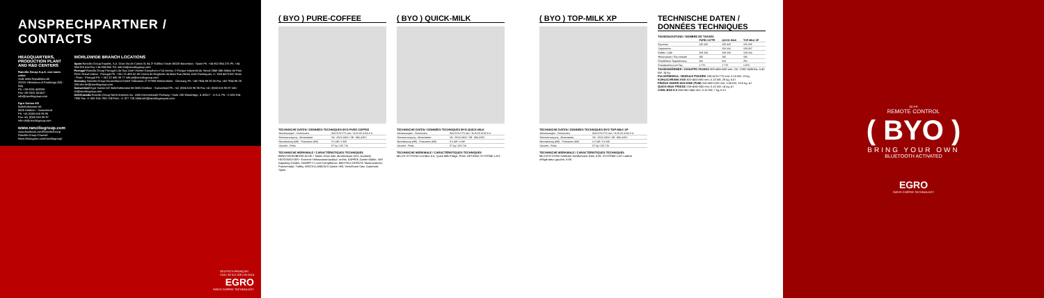ANSPRECHPARTNER / CONTACTS
HEADQUARTERS, PRODUCTION PLANT AND R&D CENTERS
Rancilio Group S.p.A. con socio unico
Viale della Repubblica 40
20015 Villastanza di Parabiago (MI) - Italy
Ph. +39 0331 408200
Fax +39 0331 551437
info@ranciliogroup.com
Egro Suisse AG
Bahnhofstrasse 66
5605 Dottikon - Switzerland
Ph. +41 (0)56 616 95 95
Fax +41 (0)56 616 95 97
info-ch@ranciliogroup.com
www.ranciliogroup.com
www.facebook.com/RancilioGroup
Rancilio Group Channel
https://instagram.com/ranciliogroup/
WORLDWIDE BRANCH LOCATIONS
Spain Rancilio Group España, S.A. Gran Via de Carlos III, 84 3°-Edificio Trade 08028 Barcelona - Spain Ph. +34 902 884 275 Ph. +34 934 923 414 Fax +34 934 965 701 info-es@ranciliogroup.com
Portugal Rancilio Group Portugal Lda Rua José Vicente Gonçalves n°14-Armaz.-2 Parque Industrial do Seixal 2840-048 Aldeia de Paio Pires-Seixal Lisboa - Portugal Ph. +351 21 493 52 58 Centro de Negócios da Maia Rua Albino José Domingues, n.° 683 4470-557 Maia - Porto - Portugal Ph. + 351 22 490 39 77 info-pt@ranciliogroup.com
Germany Rancilio Group Deutschland GmbH Talstrasse 27 97990 Weikersheim - Germany Ph. +49 7934 99 29 30 Fax +49 7934 99 29 330 info-de@ranciliogroup.com
Switzerland Egro Suisse AG Bahnhofstrasse 66 5605 Dottikon - Switzerland Ph. +41 (0)56 616 95 95 Fax +41 (0)56 616 95 97 info-ch@ranciliogroup.com
USA/Canada Rancilio Group North America Inc. 1340 Internationale Parkway / Suite 200 Woodridge, IL 60517 - U.S.A. Ph. +1 630 914 7900 Fax +1 630 914 7901 Toll Free: +1 877 726 2454 info@ranciliogroupna.com
DEUTSCH FRANÇAIS
COD. 90 011 209 | 05-2016
EGRO
SWISS COFFEE TECHNOLOGY
( BYO ) PURE-COFFEE
TECHNISCHE DATEN / DONNÉES TECHNIQUES BYO PURE COFFEE
| Abmessungen - Dimensions | 300×570×770 mm / 11.8×22.4×30.3 in |
| Stromversorgung - Alimentation | 1N ~220V-240V / 2N ~380-415V |
| Nennleistung (kW) - Puissance (kW) | 3.6 kW / 6 kW |
| Gewicht - Poids | 57 kg / 125.7 lb |
TECHNISCHE MERKMALE / CARACTÉRISTIQUES TECHNIQUES
BENUTZEROBERFLÄCHE • Tablet, feste oder abnehmbare (iOS, Android). HEISSWASSER • Externer Heisswasserauslauf, rechts. KAFFEE Zweite Mühle, Self Adjusting Grinder. DAMPF C-Lever Dampflanze. BEISTELLGERÄTE Tassenwärmer, Pulvermodul, Trolley. MISCELLANEOUS Option Self, Verschluss-Satz, Automatic Spout
( BYO ) QUICK-MILK
TECHNISCHE DATEN / DONNÉES TECHNIQUES BYO QUICK-MILK
| Abmessungen - Dimensions | 300×570×770 mm / 11.8×22.4×30.3 in |
| Stromversorgung - Alimentation | 1N ~220V-240V / 2N ~380-415V |
| Nennleistung (kW) - Puissance (kW) | 3.6 kW / 6 kW |
| Gewicht - Poids | 57 kg / 125.7 lb |
TECHNISCHE MERKMALE / CARACTÉRISTIQUES TECHNIQUES
MILCH-SYSTEM Cool Box 6.5, Quick-Milk Fridge, FUM. OPTIONS SYSTÈME LAIT.
( BYO ) TOP-MILK XP
TECHNISCHE DATEN / DONNÉES TECHNIQUES BYO TOP-MILK XP
| Abmessungen - Dimensions | 300×570×770 mm / 11.8×22.4×30.3 in |
| Stromversorgung - Alimentation | 1N ~220V-240V / 2N ~380-415V |
| Nennleistung (kW) - Puissance (kW) | 6.6 kW / 3.6 kW |
| Gewicht - Poids | 57 kg / 125.7 lb |
TECHNISCHE MERKMALE / CARACTÉRISTIQUES TECHNIQUES
MILCHSYSTEM Seitlicher Kühlschrank links, KS9. SYSTÈME LAIT Latéral réfrigérateur gauche, KS9.
TECHNISCHE DATEN / DONNÉES TECHNIQUES
TASSENLEISTUNG / NOMBRE DE TASSES
| | PURE-COFFE | QUICK-MILK | TOP-MILK XP |
| --- | --- | --- | --- |
| Espresso | 125-205 | 125-205 | 125-205 |
| Cappuccino | | 120-160 | 129-207 |
| Kaffee / Café | 109-140 | 109-140 | 109-140 |
| Heisswasser / Eau chaude | 186 | 186 | 186 |
| Empfohlene Tagesleistung | 200 | 200 | 250 |
| Energieverlust pro Tag | 1.772 | 1.772 | 1.873 |
TASSENWÄRMER / CHAUFFE-TASSES 300×455×580 mm; 1N ~230V 50/60Hz; 0.42 kW; 14 kg
PULVERMODUL / MODULE POUDRE 160×470×770 mm; 0.10 kW; 13 kg
KÜHLSCHRANK KS9 300×455×580 mm; 0.10 kW; 29 kg; 6.5 l
FRIDGE UNDER MACHINE (FUM) 315×600×203 mm; 0.08 kW; 18.5 kg; 4 l
QUICK-MILK FRIDGE 230×460×340 mm; 0.10 kW; 14 kg; 4 l
COOL BOX 6.5 284×361×440 mm; 0.10 kW; 7 kg; 6.5 l
DE-FR
REMOTE CONTROL
( BYO )
BRING YOUR OWN
BLUETOOTH ACTIVATED
EGRO
SWISS COFFEE TECHNOLOGY